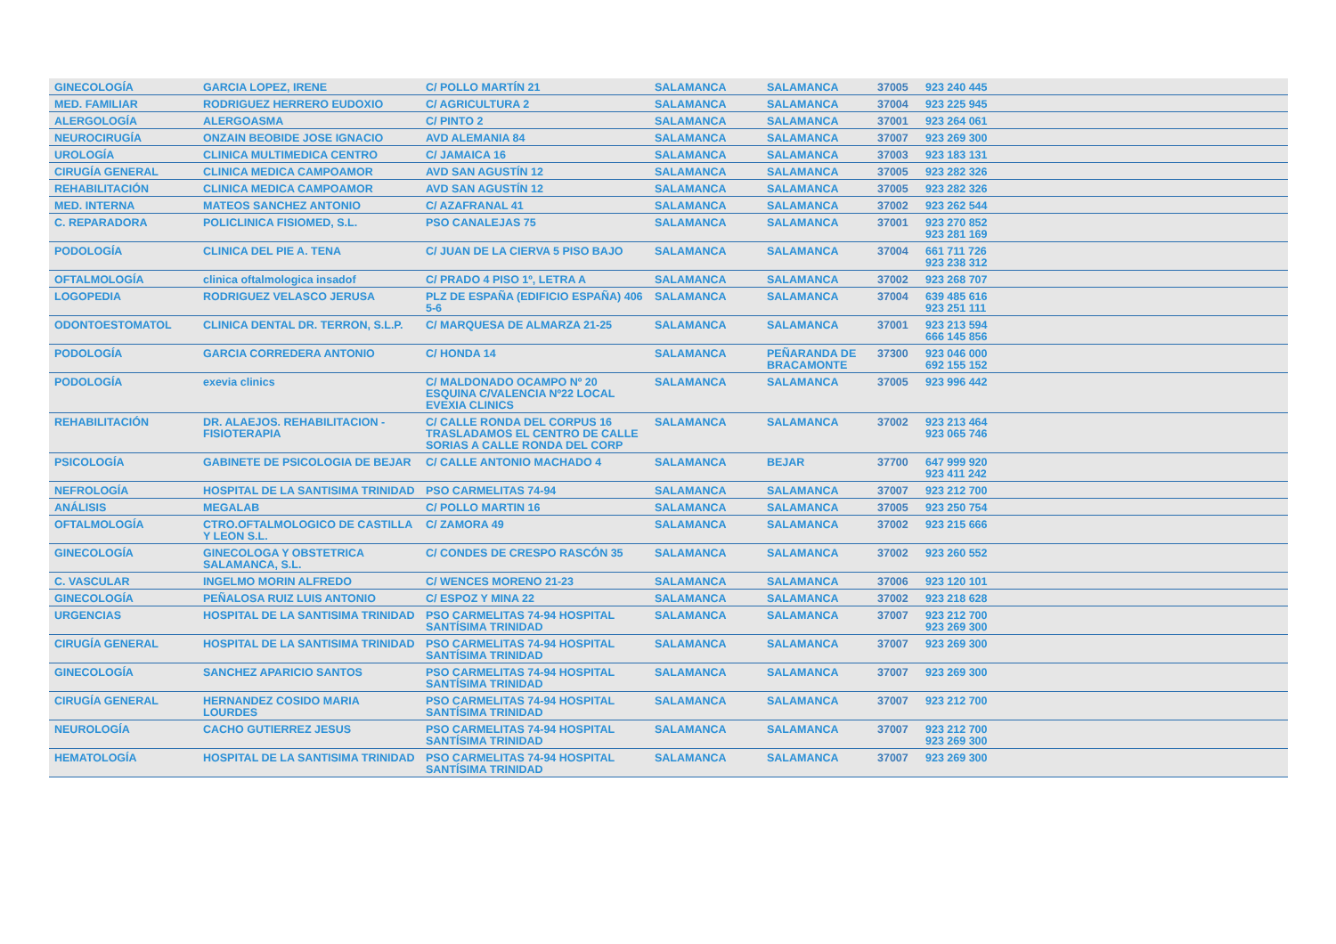| GINECOLOGÍA | GARCIA LOPEZ, IRENE | C/ POLLO MARTÍN 21 | SALAMANCA | SALAMANCA | 37005 | 923 240 445 |
| MED. FAMILIAR | RODRIGUEZ HERRERO EUDOXIO | C/ AGRICULTURA 2 | SALAMANCA | SALAMANCA | 37004 | 923 225 945 |
| ALERGOLOGÍA | ALERGOASMA | C/ PINTO 2 | SALAMANCA | SALAMANCA | 37001 | 923 264 061 |
| NEUROCIRUGÍA | ONZAIN BEOBIDE JOSE IGNACIO | AVD ALEMANIA 84 | SALAMANCA | SALAMANCA | 37007 | 923 269 300 |
| UROLOGÍA | CLINICA MULTIMEDICA CENTRO | C/ JAMAICA 16 | SALAMANCA | SALAMANCA | 37003 | 923 183 131 |
| CIRUGÍA GENERAL | CLINICA MEDICA CAMPOAMOR | AVD SAN AGUSTÍN 12 | SALAMANCA | SALAMANCA | 37005 | 923 282 326 |
| REHABILITACIÓN | CLINICA MEDICA CAMPOAMOR | AVD SAN AGUSTÍN 12 | SALAMANCA | SALAMANCA | 37005 | 923 282 326 |
| MED. INTERNA | MATEOS SANCHEZ ANTONIO | C/ AZAFRANAL 41 | SALAMANCA | SALAMANCA | 37002 | 923 262 544 |
| C. REPARADORA | POLICLINICA FISIOMED, S.L. | PSO CANALEJAS 75 | SALAMANCA | SALAMANCA | 37001 | 923 270 852 923 281 169 |
| PODOLOGÍA | CLINICA DEL PIE A. TENA | C/ JUAN DE LA CIERVA 5 PISO BAJO | SALAMANCA | SALAMANCA | 37004 | 661 711 726 923 238 312 |
| OFTALMOLOGÍA | clinica oftalmologica insadof | C/ PRADO 4 PISO 1º, LETRA A | SALAMANCA | SALAMANCA | 37002 | 923 268 707 |
| LOGOPEDIA | RODRIGUEZ VELASCO JERUSA | PLZ DE ESPAÑA (EDIFICIO ESPAÑA) 406 5-6 | SALAMANCA | SALAMANCA | 37004 | 639 485 616 923 251 111 |
| ODONTOESTOMATOL | CLINICA DENTAL DR. TERRON, S.L.P. | C/ MARQUESA DE ALMARZA 21-25 | SALAMANCA | SALAMANCA | 37001 | 923 213 594 666 145 856 |
| PODOLOGÍA | GARCIA CORREDERA ANTONIO | C/ HONDA 14 | SALAMANCA | PEÑARANDA DE BRACAMONTE | 37300 | 923 046 000 692 155 152 |
| PODOLOGÍA | exevia clinics | C/ MALDONADO OCAMPO Nº 20 ESQUINA C/VALENCIA Nº22 LOCAL EVEXIA CLINICS | SALAMANCA | SALAMANCA | 37005 | 923 996 442 |
| REHABILITACIÓN | DR. ALAEJOS. REHABILITACION - FISIOTERAPIA | C/ CALLE RONDA DEL CORPUS 16 TRASLADAMOS EL CENTRO DE CALLE SORIAS A CALLE RONDA DEL CORP | SALAMANCA | SALAMANCA | 37002 | 923 213 464 923 065 746 |
| PSICOLOGÍA | GABINETE DE PSICOLOGIA DE BEJAR | C/ CALLE ANTONIO MACHADO 4 | SALAMANCA | BEJAR | 37700 | 647 999 920 923 411 242 |
| NEFROLOGÍA | HOSPITAL DE LA SANTISIMA TRINIDAD | PSO CARMELITAS 74-94 | SALAMANCA | SALAMANCA | 37007 | 923 212 700 |
| ANÁLISIS | MEGALAB | C/ POLLO MARTIN 16 | SALAMANCA | SALAMANCA | 37005 | 923 250 754 |
| OFTALMOLOGÍA | CTRO.OFTALMOLOGICO DE CASTILLA Y LEON S.L. | C/ ZAMORA 49 | SALAMANCA | SALAMANCA | 37002 | 923 215 666 |
| GINECOLOGÍA | GINECOLOGA Y OBSTETRICA SALAMANCA, S.L. | C/ CONDES DE CRESPO RASCÓN 35 | SALAMANCA | SALAMANCA | 37002 | 923 260 552 |
| C. VASCULAR | INGELMO MORIN ALFREDO | C/ WENCES MORENO 21-23 | SALAMANCA | SALAMANCA | 37006 | 923 120 101 |
| GINECOLOGÍA | PEÑALOSA RUIZ LUIS ANTONIO | C/ ESPOZ Y MINA 22 | SALAMANCA | SALAMANCA | 37002 | 923 218 628 |
| URGENCIAS | HOSPITAL DE LA SANTISIMA TRINIDAD | PSO CARMELITAS 74-94 HOSPITAL SANTÍSIMA TRINIDAD | SALAMANCA | SALAMANCA | 37007 | 923 212 700 923 269 300 |
| CIRUGÍA GENERAL | HOSPITAL DE LA SANTISIMA TRINIDAD | PSO CARMELITAS 74-94 HOSPITAL SANTÍSIMA TRINIDAD | SALAMANCA | SALAMANCA | 37007 | 923 269 300 |
| GINECOLOGÍA | SANCHEZ APARICIO SANTOS | PSO CARMELITAS 74-94 HOSPITAL SANTÍSIMA TRINIDAD | SALAMANCA | SALAMANCA | 37007 | 923 269 300 |
| CIRUGÍA GENERAL | HERNANDEZ COSIDO MARIA LOURDES | PSO CARMELITAS 74-94 HOSPITAL SANTÍSIMA TRINIDAD | SALAMANCA | SALAMANCA | 37007 | 923 212 700 |
| NEUROLOGÍA | CACHO GUTIERREZ JESUS | PSO CARMELITAS 74-94 HOSPITAL SANTÍSIMA TRINIDAD | SALAMANCA | SALAMANCA | 37007 | 923 212 700 923 269 300 |
| HEMATOLOGÍA | HOSPITAL DE LA SANTISIMA TRINIDAD | PSO CARMELITAS 74-94 HOSPITAL SANTÍSIMA TRINIDAD | SALAMANCA | SALAMANCA | 37007 | 923 269 300 |